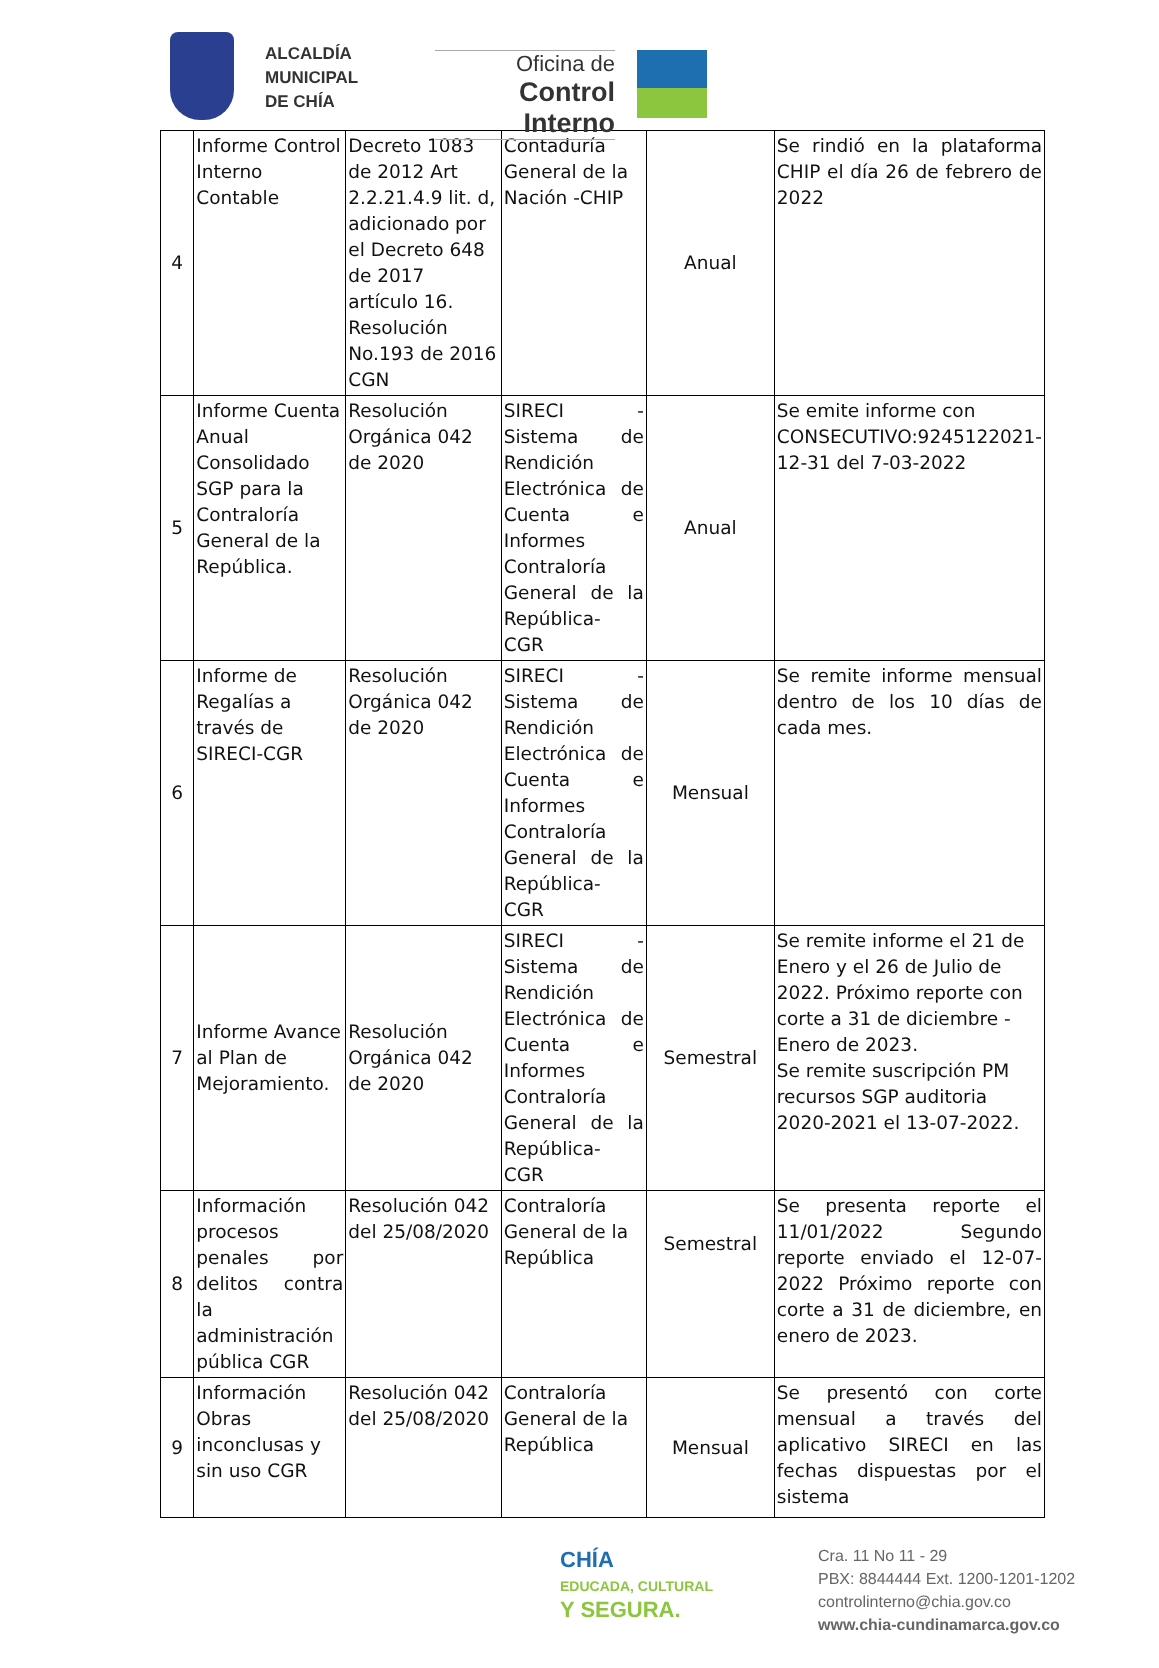ALCALDÍA
MUNICIPAL
DE CHÍA
Oficina de
Control Interno
| 4 | Informe Control Interno Contable | Decreto 1083 de 2012 Art 2.2.21.4.9 lit. d, adicionado por el Decreto 648 de 2017 artículo 16. Resolución No.193 de 2016 CGN | Contaduría General de la Nación -CHIP | Anual | Se rindió en la plataforma CHIP el día 26 de febrero de 2022 |
| 5 | Informe Cuenta Anual Consolidado SGP para la Contraloría General de la República. | Resolución Orgánica 042 de 2020 | SIRECI - Sistema de Rendición Electrónica de Cuenta e Informes Contraloría General de la República- CGR | Anual | Se emite informe con CONSECUTIVO:9245122021-12-31 del 7-03-2022 |
| 6 | Informe de Regalías a través de SIRECI-CGR | Resolución Orgánica 042 de 2020 | SIRECI - Sistema de Rendición Electrónica de Cuenta e Informes Contraloría General de la República- CGR | Mensual | Se remite informe mensual dentro de los 10 días de cada mes. |
| 7 | Informe Avance al Plan de Mejoramiento. | Resolución Orgánica 042 de 2020 | SIRECI - Sistema de Rendición Electrónica de Cuenta e Informes Contraloría General de la República- CGR | Semestral | Se remite informe el 21 de Enero y el 26 de Julio de 2022. Próximo reporte con corte a 31 de diciembre - Enero de 2023. Se remite suscripción PM recursos SGP auditoria 2020-2021 el 13-07-2022. |
| 8 | Información procesos penales por delitos contra la administración pública CGR | Resolución 042 del 25/08/2020 | Contraloría General de la República | Semestral | Se presenta reporte el 11/01/2022 Segundo reporte enviado el 12-07-2022 Próximo reporte con corte a 31 de diciembre, en enero de 2023. |
| 9 | Información Obras inconclusas y sin uso CGR | Resolución 042 del 25/08/2020 | Contraloría General de la República | Mensual | Se presentó con corte mensual a través del aplicativo SIRECI en las fechas dispuestas por el sistema |
CHÍA
EDUCADA, CULTURAL
Y SEGURA.
Cra. 11 No 11 - 29
PBX: 8844444 Ext. 1200-1201-1202
controlinterno@chia.gov.co
www.chia-cundinamarca.gov.co